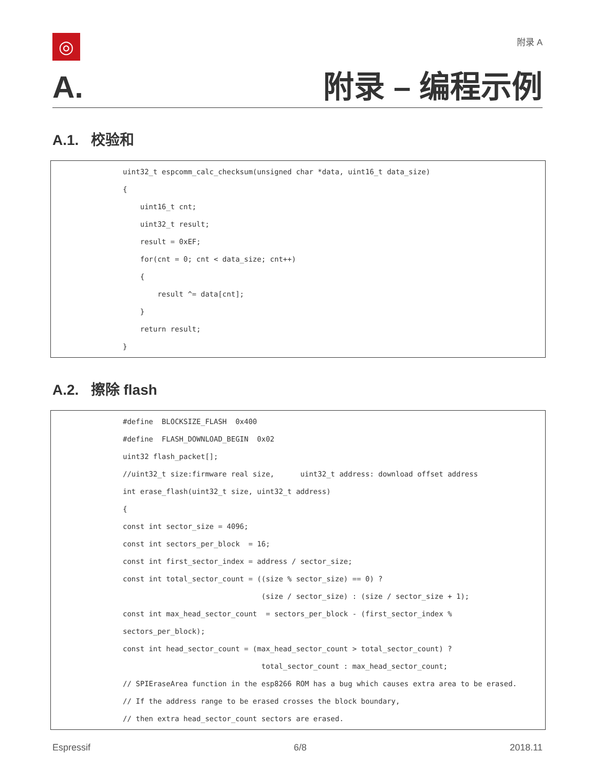◎
附录 A
A. 附录 – 编程示例
A.1. 校验和
uint32_t espcomm_calc_checksum(unsigned char *data, uint16_t data_size) { uint16_t cnt; uint32_t result; result = 0xEF; for(cnt = 0; cnt < data_size; cnt++) { result ^= data[cnt]; } return result; }
A.2. 擦除 flash
#define BLOCKSIZE_FLASH 0x400 #define FLASH_DOWNLOAD_BEGIN 0x02 uint32 flash_packet[]; //uint32_t size:firmware real size, uint32_t address: download offset address int erase_flash(uint32_t size, uint32_t address) { const int sector_size = 4096; const int sectors_per_block = 16; const int first_sector_index = address / sector_size; const int total_sector_count = ((size % sector_size) == 0) ? (size / sector_size) : (size / sector_size + 1); const int max_head_sector_count = sectors_per_block - (first_sector_index % sectors_per_block); const int head_sector_count = (max_head_sector_count > total_sector_count) ? total_sector_count : max_head_sector_count; // SPIEraseArea function in the esp8266 ROM has a bug which causes extra area to be erased. // If the address range to be erased crosses the block boundary, // then extra head_sector_count sectors are erased.
Espressif 6/8 2018.11